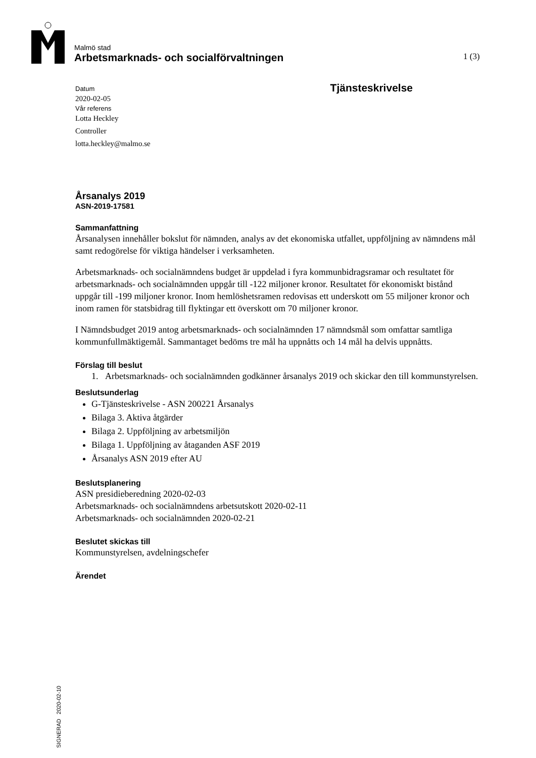Malmö stad
Arbetsmarknads- och socialförvaltningen
1 (3)
Datum
2020-02-05
Vår referens
Lotta Heckley
Controller
lotta.heckley@malmo.se
Tjänsteskrivelse
Årsanalys 2019
ASN-2019-17581
Sammanfattning
Årsanalysen innehåller bokslut för nämnden, analys av det ekonomiska utfallet, uppföljning av nämndens mål samt redogörelse för viktiga händelser i verksamheten.
Arbetsmarknads- och socialnämndens budget är uppdelad i fyra kommunbidragsramar och resultatet för arbetsmarknads- och socialnämnden uppgår till -122 miljoner kronor. Resultatet för ekonomiskt bistånd uppgår till -199 miljoner kronor. Inom hemlöshetsramen redovisas ett underskott om 55 miljoner kronor och inom ramen för statsbidrag till flyktingar ett överskott om 70 miljoner kronor.
I Nämndsbudget 2019 antog arbetsmarknads- och socialnämnden 17 nämndsmål som omfattar samtliga kommunfullmäktigemål. Sammantaget bedöms tre mål ha uppnåtts och 14 mål ha delvis uppnåtts.
Förslag till beslut
1. Arbetsmarknads- och socialnämnden godkänner årsanalys 2019 och skickar den till kommunstyrelsen.
Beslutsunderlag
G-Tjänsteskrivelse - ASN 200221 Årsanalys
Bilaga 3. Aktiva åtgärder
Bilaga 2. Uppföljning av arbetsmiljön
Bilaga 1. Uppföljning av åtaganden ASF 2019
Årsanalys ASN 2019 efter AU
Beslutsplanering
ASN presidieberedning 2020-02-03
Arbetsmarknads- och socialnämndens arbetsutskott 2020-02-11
Arbetsmarknads- och socialnämnden 2020-02-21
Beslutet skickas till
Kommunstyrelsen, avdelningschefer
Ärendet
SIGNERAD 2020-02-10